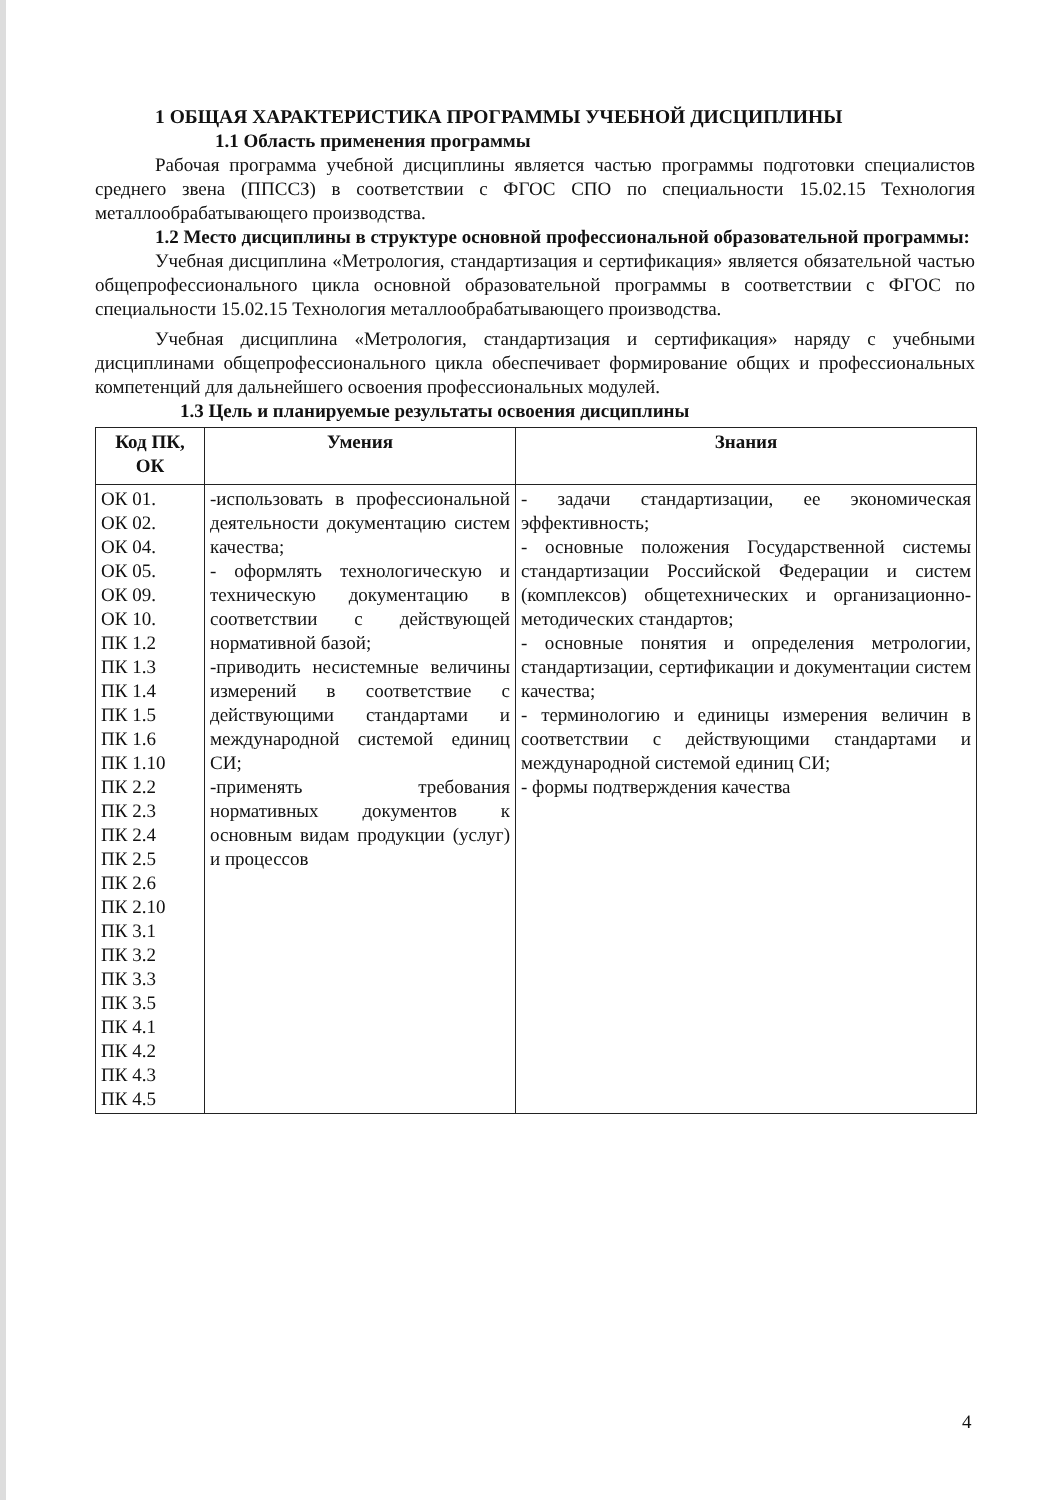1 ОБЩАЯ ХАРАКТЕРИСТИКА ПРОГРАММЫ УЧЕБНОЙ ДИСЦИПЛИНЫ
1.1 Область применения программы
Рабочая программа учебной дисциплины является частью программы подготовки специалистов среднего звена (ППССЗ) в соответствии с ФГОС СПО по специальности 15.02.15 Технология металлообрабатывающего производства.
1.2 Место дисциплины в структуре основной профессиональной образовательной программы:
Учебная дисциплина «Метрология, стандартизация и сертификация» является обязательной частью общепрофессионального цикла основной образовательной программы в соответствии с ФГОС по специальности 15.02.15 Технология металлообрабатывающего производства.
Учебная дисциплина «Метрология, стандартизация и сертификация» наряду с учебными дисциплинами общепрофессионального цикла обеспечивает формирование общих и профессиональных компетенций для дальнейшего освоения профессиональных модулей.
1.3 Цель и планируемые результаты освоения дисциплины
| Код ПК, ОК | Умения | Знания |
| --- | --- | --- |
| ОК 01. ОК 02. ОК 04. ОК 05. ОК 09. ОК 10. ПК 1.2 ПК 1.3 ПК 1.4 ПК 1.5 ПК 1.6 ПК 1.10 ПК 2.2 ПК 2.3 ПК 2.4 ПК 2.5 ПК 2.6 ПК 2.10 ПК 3.1 ПК 3.2 ПК 3.3 ПК 3.5 ПК 4.1 ПК 4.2 ПК 4.3 ПК 4.5 | -использовать в профессиональной деятельности документацию систем качества; - оформлять технологическую и техническую документацию в соответствии с действующей нормативной базой; -приводить несистемные величины измерений в соответствие с действующими стандартами и международной системой единиц СИ; -применять требования нормативных документов к основным видам продукции (услуг) и процессов | - задачи стандартизации, ее экономическая эффективность; - основные положения Государственной системы стандартизации Российской Федерации и систем (комплексов) общетехнических и организационно-методических стандартов; - основные понятия и определения метрологии, стандартизации, сертификации и документации систем качества; - терминологию и единицы измерения величин в соответствии с действующими стандартами и международной системой единиц СИ; - формы подтверждения качества |
4